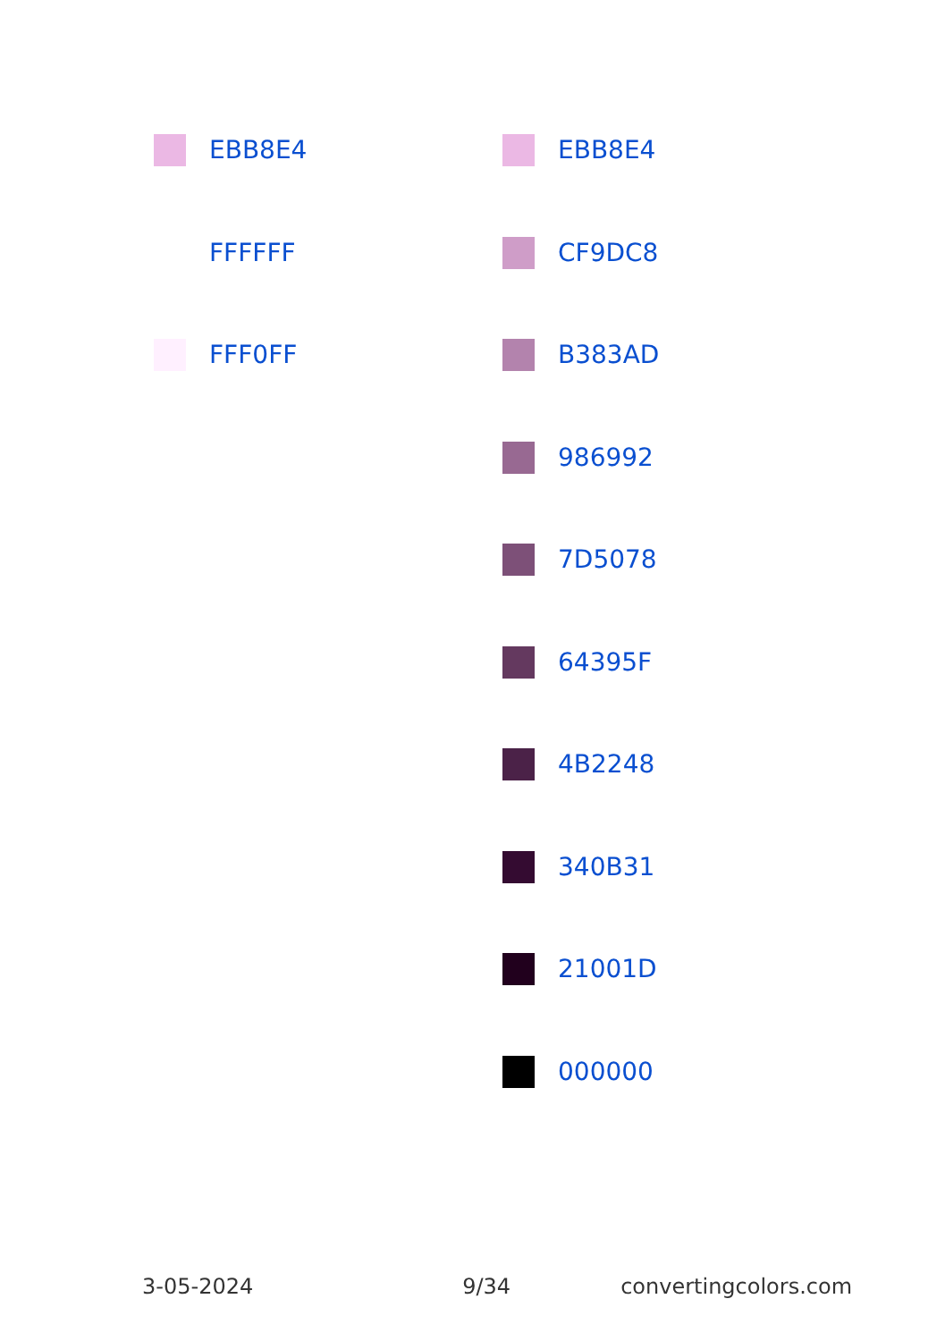EBB8E4
FFFFFF
FFF0FF
EBB8E4
CF9DC8
B383AD
986992
7D5078
64395F
4B2248
340B31
21001D
000000
3-05-2024 9/34 convertingcolors.com